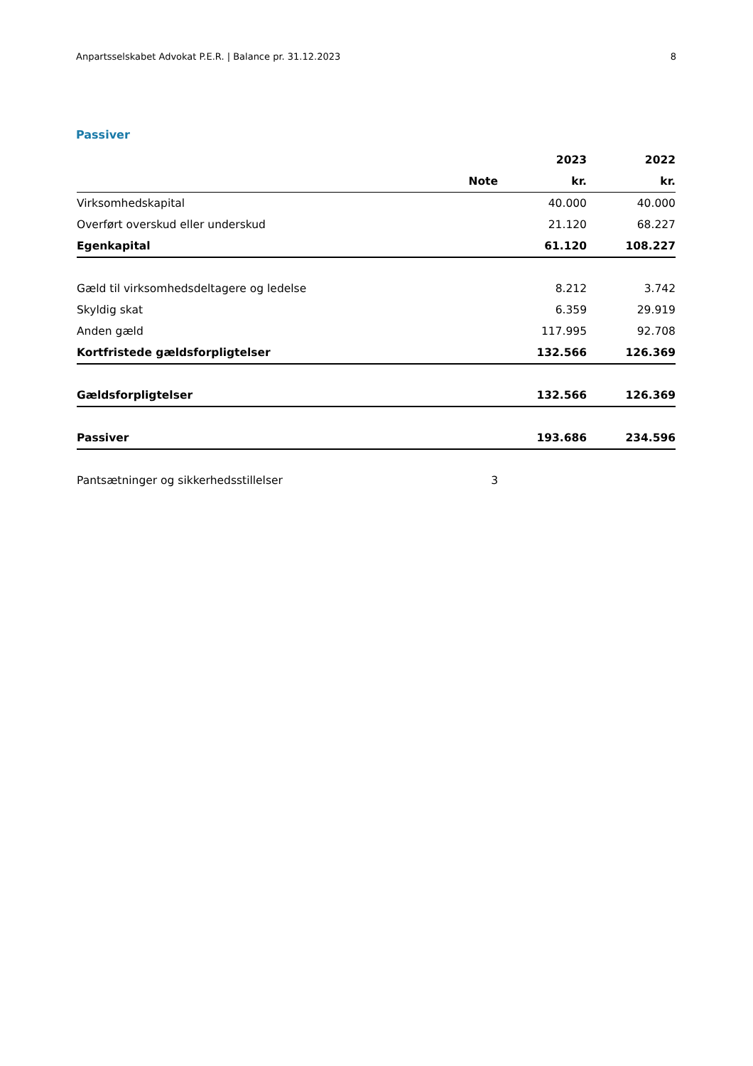Anpartsselskabet Advokat P.E.R. | Balance pr. 31.12.2023 8
Passiver
| | | 2023 | 2022 |
| --- | --- | --- | --- |
| | Note | kr. | kr. |
| Virksomhedskapital | | 40.000 | 40.000 |
| Overført overskud eller underskud | | 21.120 | 68.227 |
| Egenkapital | | 61.120 | 108.227 |
| Gæld til virksomhedsdeltagere og ledelse | | 8.212 | 3.742 |
| Skyldig skat | | 6.359 | 29.919 |
| Anden gæld | | 117.995 | 92.708 |
| Kortfristede gældsforpligtelser | | 132.566 | 126.369 |
| Gældsforpligtelser | | 132.566 | 126.369 |
| Passiver | | 193.686 | 234.596 |
| Pantsætninger og sikkerhedsstillelser | 3 | | |